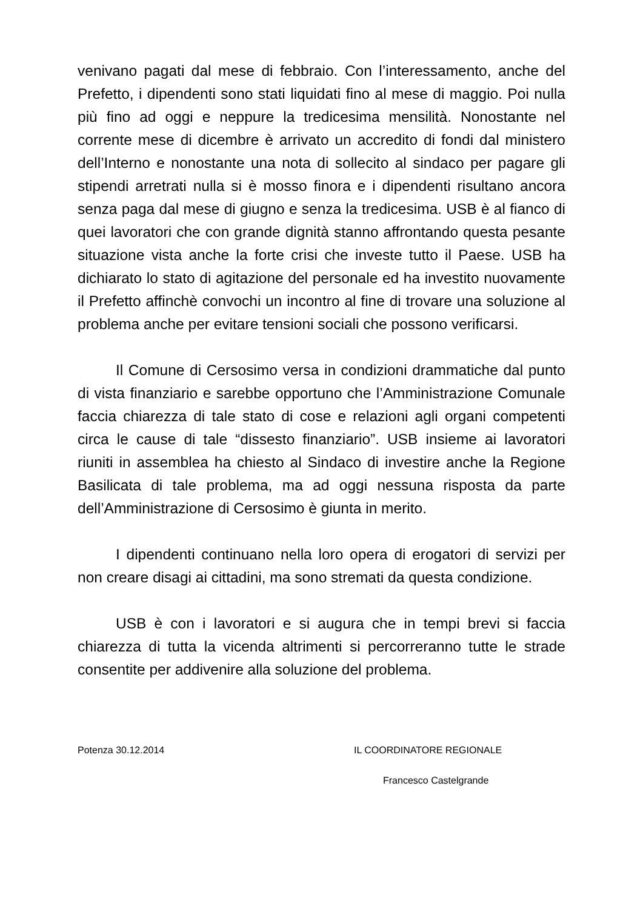venivano pagati dal mese di febbraio. Con l’interessamento, anche del Prefetto, i dipendenti sono stati liquidati fino al mese di maggio. Poi nulla più fino ad oggi e neppure la tredicesima mensilità. Nonostante nel corrente mese di dicembre è arrivato un accredito di fondi dal ministero dell’Interno e nonostante una nota di sollecito al sindaco per pagare gli stipendi arretrati nulla si è mosso finora e i dipendenti risultano ancora senza paga dal mese di giugno e senza la tredicesima. USB è al fianco di quei lavoratori che con grande dignità stanno affrontando questa pesante situazione vista anche la forte crisi che investe tutto il Paese. USB ha dichiarato lo stato di agitazione del personale ed ha investito nuovamente il Prefetto affinchè convochi un incontro al fine di trovare una soluzione al problema anche per evitare tensioni sociali che possono verificarsi.
Il Comune di Cersosimo versa in condizioni drammatiche dal punto di vista finanziario e sarebbe opportuno che l’Amministrazione Comunale faccia chiarezza di tale stato di cose e relazioni agli organi competenti circa le cause di tale “dissesto finanziario”. USB insieme ai lavoratori riuniti in assemblea ha chiesto al Sindaco di investire anche la Regione Basilicata di tale problema, ma ad oggi nessuna risposta da parte dell’Amministrazione di Cersosimo è giunta in merito.
I dipendenti continuano nella loro opera di erogatori di servizi per non creare disagi ai cittadini, ma sono stremati da questa condizione.
USB è con i lavoratori e si augura che in tempi brevi si faccia chiarezza di tutta la vicenda altrimenti si percorreranno tutte le strade consentite per addivenire alla soluzione del problema.
Potenza 30.12.2014 IL COORDINATORE REGIONALE
Francesco Castelgrande